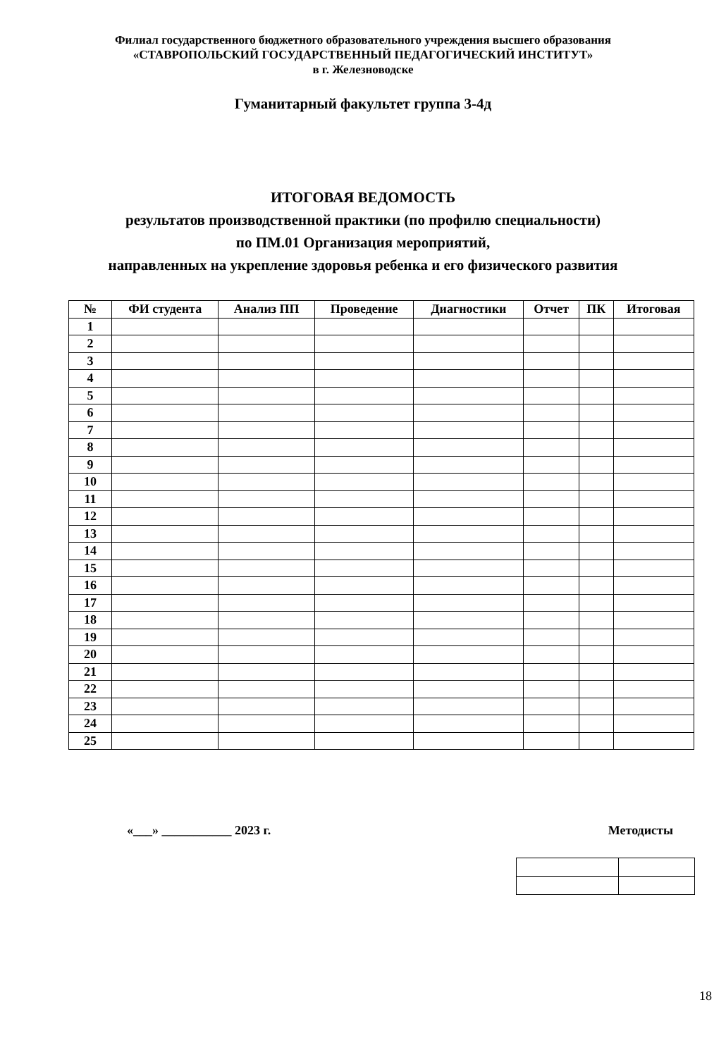Филиал государственного бюджетного образовательного учреждения высшего образования
«СТАВРОПОЛЬСКИЙ ГОСУДАРСТВЕННЫЙ ПЕДАГОГИЧЕСКИЙ ИНСТИТУТ»
в г. Железноводске
Гуманитарный факультет группа 3-4д
ИТОГОВАЯ ВЕДОМОСТЬ
результатов производственной практики (по профилю специальности)
по ПМ.01 Организация мероприятий,
направленных на укрепление здоровья ребенка и его физического развития
| № | ФИ студента | Анализ ПП | Проведение | Диагностики | Отчет | ПК | Итоговая |
| --- | --- | --- | --- | --- | --- | --- | --- |
| 1 | | | | | | | |
| 2 | | | | | | | |
| 3 | | | | | | | |
| 4 | | | | | | | |
| 5 | | | | | | | |
| 6 | | | | | | | |
| 7 | | | | | | | |
| 8 | | | | | | | |
| 9 | | | | | | | |
| 10 | | | | | | | |
| 11 | | | | | | | |
| 12 | | | | | | | |
| 13 | | | | | | | |
| 14 | | | | | | | |
| 15 | | | | | | | |
| 16 | | | | | | | |
| 17 | | | | | | | |
| 18 | | | | | | | |
| 19 | | | | | | | |
| 20 | | | | | | | |
| 21 | | | | | | | |
| 22 | | | | | | | |
| 23 | | | | | | | |
| 24 | | | | | | | |
| 25 | | | | | | | |
«___» ___________ 2023 г. Методисты
18